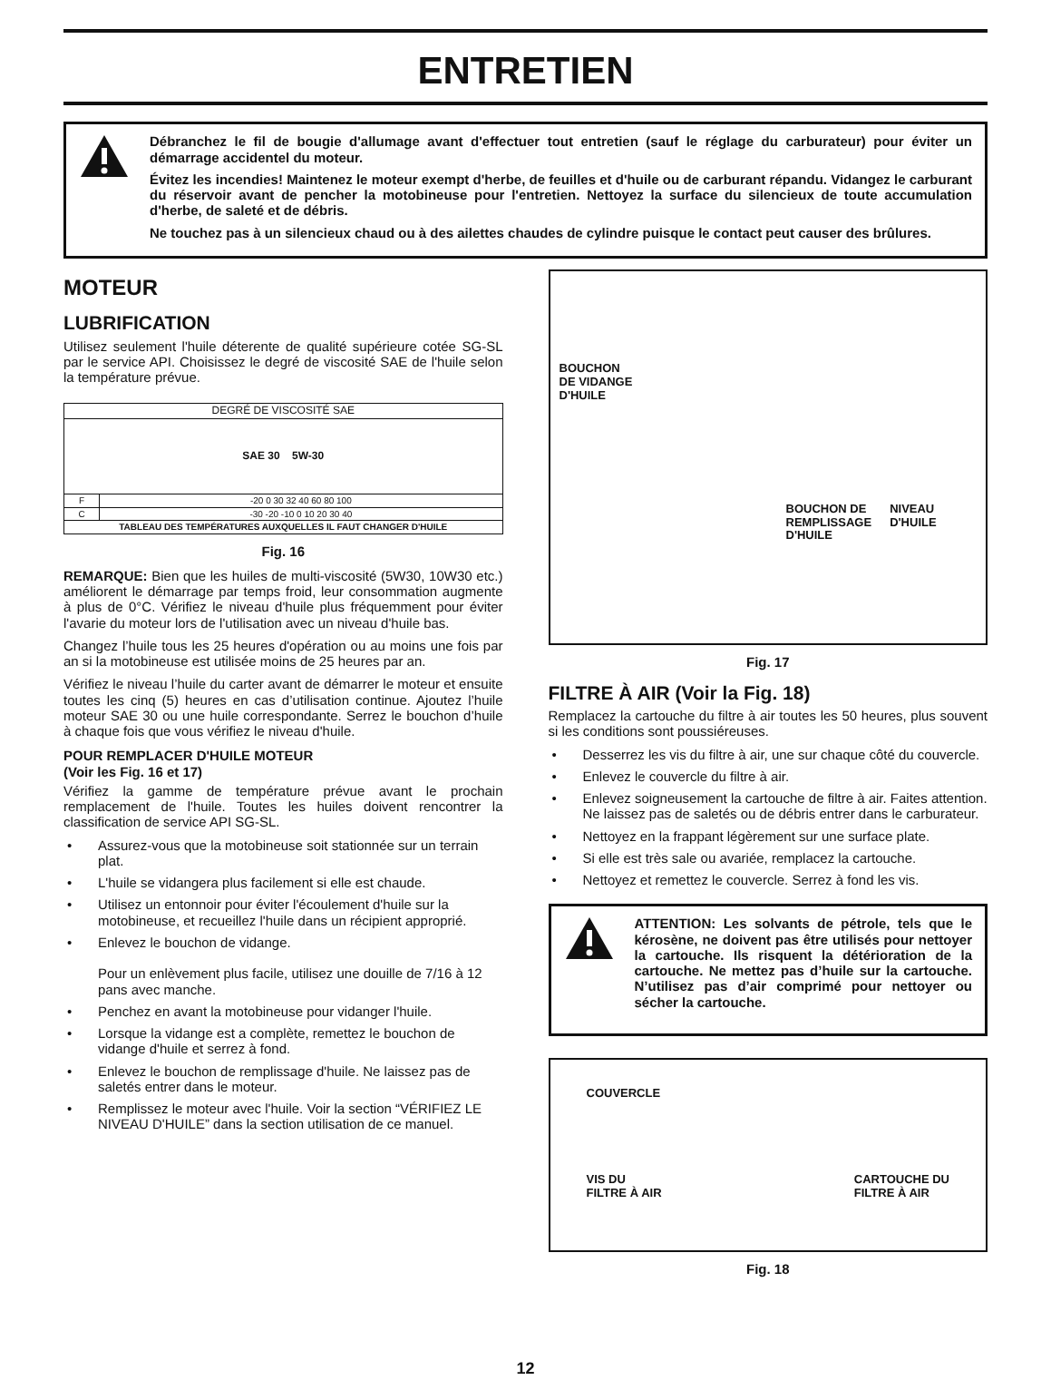ENTRETIEN
Débranchez le fil de bougie d'allumage avant d'effectuer tout entretien (sauf le réglage du carburateur) pour éviter un démarrage accidentel du moteur.
Évitez les incendies! Maintenez le moteur exempt d'herbe, de feuilles et d'huile ou de carburant répandu. Vidangez le carburant du réservoir avant de pencher la motobineuse pour l'entretien. Nettoyez la surface du silencieux de toute accumulation d'herbe, de saleté et de débris.
Ne touchez pas à un silencieux chaud ou à des ailettes chaudes de cylindre puisque le contact peut causer des brûlures.
MOTEUR
LUBRIFICATION
Utilisez seulement l'huile déterente de qualité supérieure cotée SG-SL par le service API. Choisissez le degré de viscosité SAE de l'huile selon la température prévue.
| DEGRÉ DE VISCOSITÉ SAE | |
| --- | --- |
| SAE 30 5W-30 | |
| F | -20 0 30 32 40 60 80 100 |
| C | -30 -20 -10 0 10 20 30 40 |
| TABLEAU DES TEMPÉRATURES AUXQUELLES IL FAUT CHANGER D'HUILE | |
Fig. 16
REMARQUE: Bien que les huiles de multi-viscosité (5W30, 10W30 etc.) améliorent le démarrage par temps froid, leur consommation augmente à plus de 0°C. Vérifiez le niveau d'huile plus fréquemment pour éviter l'avarie du moteur lors de l'utilisation avec un niveau d'huile bas.
Changez l’huile tous les 25 heures d'opération ou au moins une fois par an si la motobineuse est utilisée moins de 25 heures par an.
Vérifiez le niveau l’huile du carter avant de démarrer le moteur et ensuite toutes les cinq (5) heures en cas d’utilisation continue. Ajoutez l’huile moteur SAE 30 ou une huile correspondante. Serrez le bouchon d’huile à chaque fois que vous vérifiez le niveau d'huile.
POUR REMPLACER D'HUILE MOTEUR
(Voir les Fig. 16 et 17)
Vérifiez la gamme de température prévue avant le prochain remplacement de l'huile. Toutes les huiles doivent rencontrer la classification de service API SG-SL.
• Assurez-vous que la motobineuse soit stationnée sur un terrain plat.
• L'huile se vidangera plus facilement si elle est chaude.
• Utilisez un entonnoir pour éviter l'écoulement d'huile sur la motobineuse, et recueillez l'huile dans un récipient approprié.
• Enlevez le bouchon de vidange.
Pour un enlèvement plus facile, utilisez une douille de 7/16 à 12 pans avec manche.
• Penchez en avant la motobineuse pour vidanger l'huile.
• Lorsque la vidange est a complète, remettez le bouchon de vidange d'huile et serrez à fond.
• Enlevez le bouchon de remplissage d'huile. Ne laissez pas de saletés entrer dans le moteur.
• Remplissez le moteur avec l'huile. Voir la section “VÉRIFIEZ LE NIVEAU D'HUILE” dans la section utilisation de ce manuel.
BOUCHON
DE VIDANGE
D'HUILE
BOUCHON DE
REMPLISSAGE
D'HUILE NIVEAU
D'HUILE
Fig. 17
FILTRE À AIR (Voir la Fig. 18)
Remplacez la cartouche du filtre à air toutes les 50 heures, plus souvent si les conditions sont poussiéreuses.
• Desserrez les vis du filtre à air, une sur chaque côté du couvercle.
• Enlevez le couvercle du filtre à air.
• Enlevez soigneusement la cartouche de filtre à air. Faites attention. Ne laissez pas de saletés ou de débris entrer dans le carburateur.
• Nettoyez en la frappant légèrement sur une surface plate.
• Si elle est très sale ou avariée, remplacez la cartouche.
• Nettoyez et remettez le couvercle. Serrez à fond les vis.
ATTENTION: Les solvants de pétrole, tels que le kérosène, ne doivent pas être utilisés pour nettoyer la cartouche. Ils risquent la détérioration de la cartouche. Ne mettez pas d’huile sur la cartouche. N’utilisez pas d’air comprimé pour nettoyer ou sécher la cartouche.
COUVERCLE
VIS DU
FILTRE À AIR CARTOUCHE DU
FILTRE À AIR
Fig. 18
12